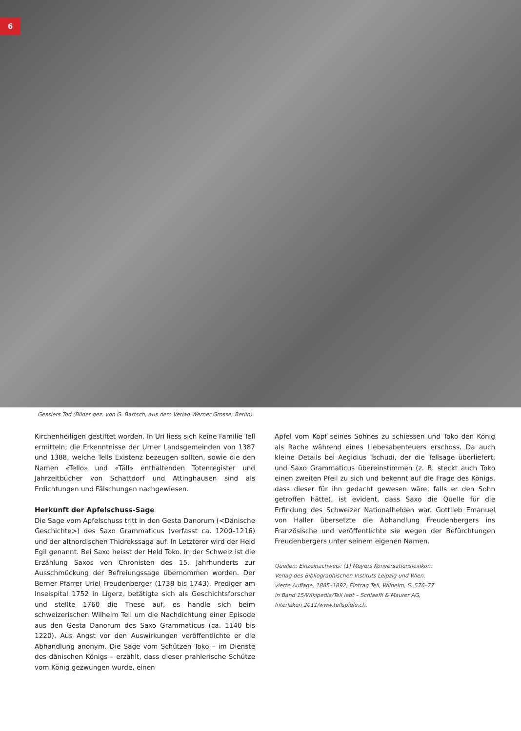6
Gesslers Tod (Bilder gez. von G. Bartsch, aus dem Verlag Werner Grosse, Berlin).
Kirchenheiligen gestiftet worden. In Uri liess sich keine Familie Tell ermitteln; die Erkenntnisse der Urner Landsgemeinden von 1387 und 1388, welche Tells Existenz bezeugen sollten, sowie die den Namen «Tello» und «Täll» enthaltenden Totenregister und Jahrzeitbücher von Schattdorf und Attinghausen sind als Erdichtungen und Fälschungen nachgewiesen.
Herkunft der Apfelschuss-Sage
Die Sage vom Apfelschuss tritt in den Gesta Danorum (<Dänische Geschichte>) des Saxo Grammaticus (verfasst ca. 1200–1216) und der altnordischen Thidrekssaga auf. In Letzterer wird der Held Egil genannt. Bei Saxo heisst der Held Toko. In der Schweiz ist die Erzählung Saxos von Chronisten des 15. Jahrhunderts zur Ausschmückung der Befreiungssage übernommen worden. Der Berner Pfarrer Uriel Freudenberger (1738 bis 1743), Prediger am Inselspital 1752 in Ligerz, betätigte sich als Geschichtsforscher und stellte 1760 die These auf, es handle sich beim schweizerischen Wilhelm Tell um die Nachdichtung einer Episode aus den Gesta Danorum des Saxo Grammaticus (ca. 1140 bis 1220). Aus Angst vor den Auswirkungen veröffentlichte er die Abhandlung anonym. Die Sage vom Schützen Toko – im Dienste des dänischen Königs – erzählt, dass dieser prahlerische Schütze vom König gezwungen wurde, einen
Apfel vom Kopf seines Sohnes zu schiessen und Toko den König als Rache während eines Liebesabenteuers erschoss. Da auch kleine Details bei Aegidius Tschudi, der die Tellsage überliefert, und Saxo Grammaticus übereinstimmen (z. B. steckt auch Toko einen zweiten Pfeil zu sich und bekennt auf die Frage des Königs, dass dieser für ihn gedacht gewesen wäre, falls er den Sohn getroffen hätte), ist evident, dass Saxo die Quelle für die Erfindung des Schweizer Nationalhelden war. Gottlieb Emanuel von Haller übersetzte die Abhandlung Freudenbergers ins Französische und veröffentlichte sie wegen der Befürchtungen Freudenbergers unter seinem eigenen Namen.
Quellen: Einzelnachweis: (1) Meyers Konversationslexikon,
Verlag des Bibliographischen Instituts Leipzig und Wien,
vierte Auflage, 1885–1892, Eintrag Tell, Wilhelm, S. 576–77
in Band 15/Wikipedia/Tell lebt – Schlaefli & Maurer AG,
Interlaken 2011/www.tellspiele.ch.